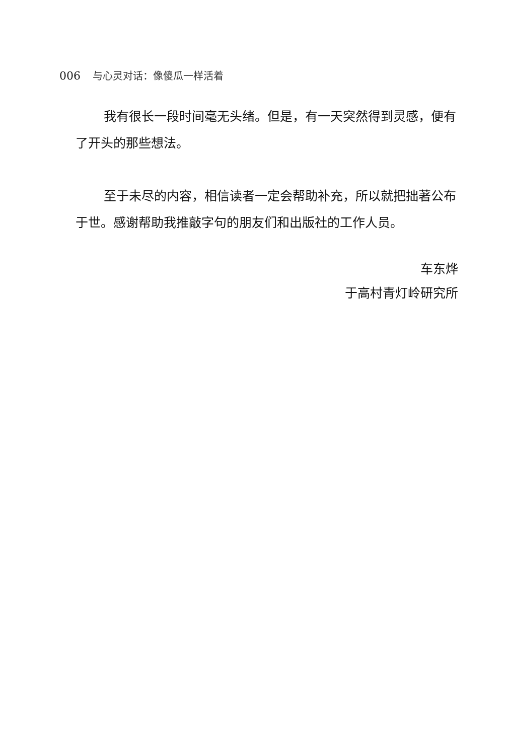006 与心灵对话：像傻瓜一样活着
我有很长一段时间毫无头绪。但是，有一天突然得到灵感，便有了开头的那些想法。
至于未尽的内容，相信读者一定会帮助补充，所以就把拙著公布于世。感谢帮助我推敲字句的朋友们和出版社的工作人员。
车东烨
于高村青灯岭研究所